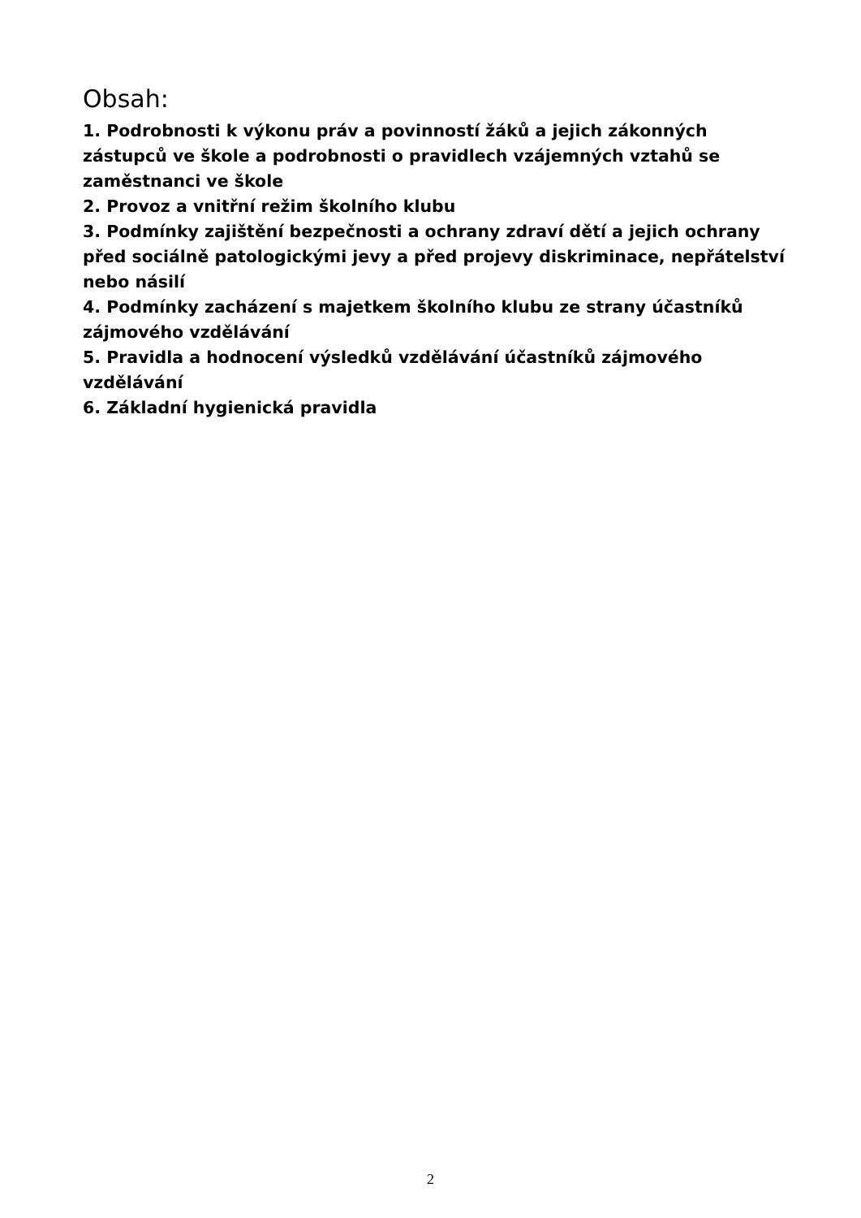Obsah:
1. Podrobnosti k výkonu práv a povinností žáků a jejich zákonných zástupců ve škole a podrobnosti o pravidlech vzájemných vztahů se zaměstnanci ve škole
2. Provoz a vnitřní režim školního klubu
3. Podmínky zajištění bezpečnosti a ochrany zdraví dětí a jejich ochrany před sociálně patologickými jevy a před projevy diskriminace, nepřátelství nebo násilí
4. Podmínky zacházení s majetkem školního klubu ze strany účastníků zájmového vzdělávání
5. Pravidla a hodnocení výsledků vzdělávání účastníků zájmového vzdělávání
6. Základní hygienická pravidla
2